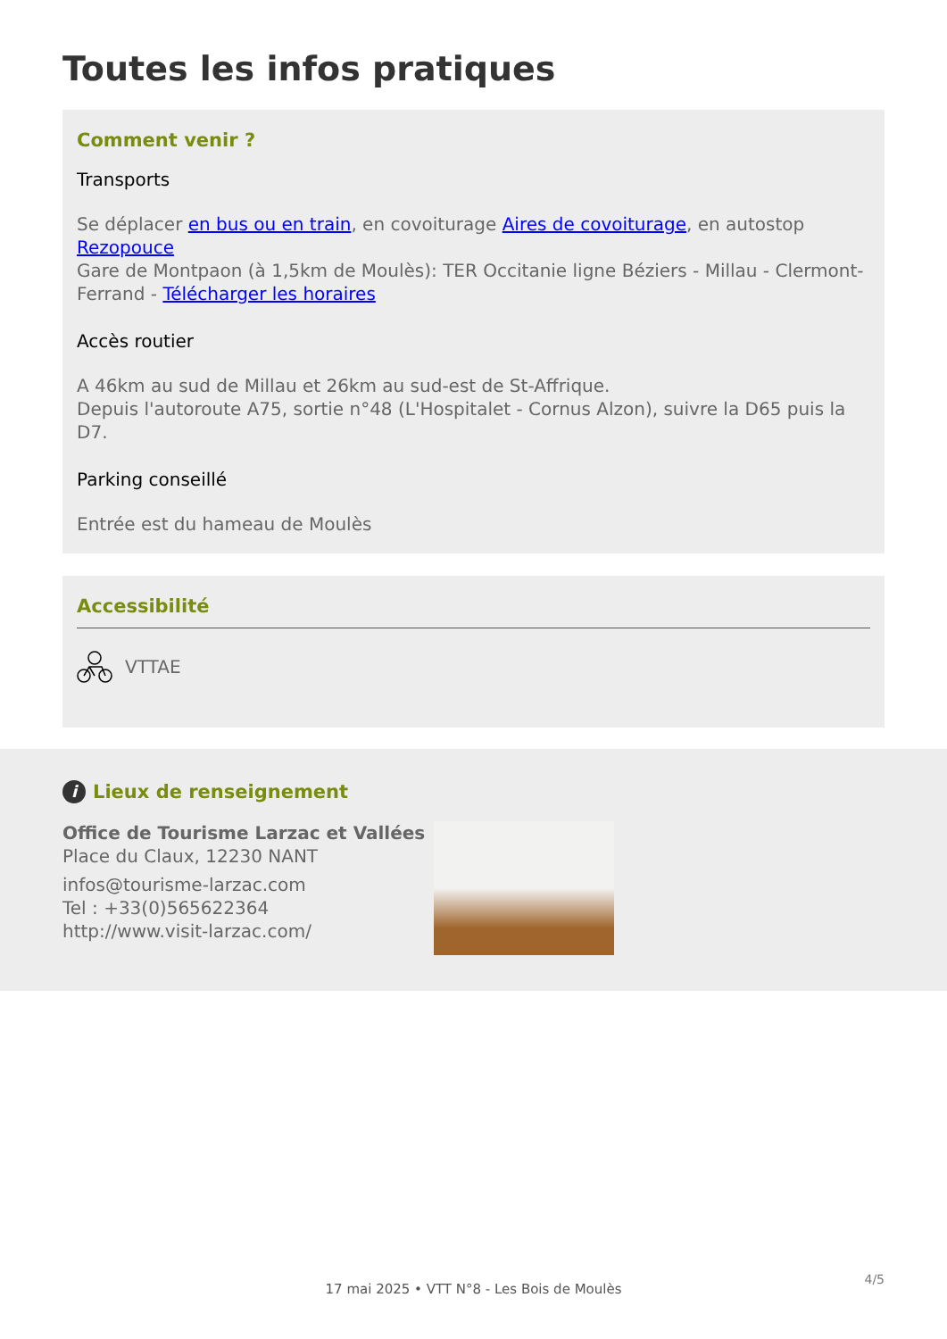Toutes les infos pratiques
Comment venir ?
Transports
Se déplacer en bus ou en train, en covoiturage Aires de covoiturage, en autostop Rezopouce
Gare de Montpaon (à 1,5km de Moulès): TER Occitanie ligne Béziers - Millau - Clermont-Ferrand - Télécharger les horaires
Accès routier
A 46km au sud de Millau et 26km au sud-est de St-Affrique.
Depuis l'autoroute A75, sortie n°48 (L'Hospitalet - Cornus Alzon), suivre la D65 puis la D7.
Parking conseillé
Entrée est du hameau de Moulès
Accessibilité
VTTAE
i Lieux de renseignement
Office de Tourisme Larzac et Vallées
Place du Claux, 12230 NANT
infos@tourisme-larzac.com
Tel : +33(0)565622364
http://www.visit-larzac.com/
17 mai 2025 • VTT N°8 - Les Bois de Moulès
4/5